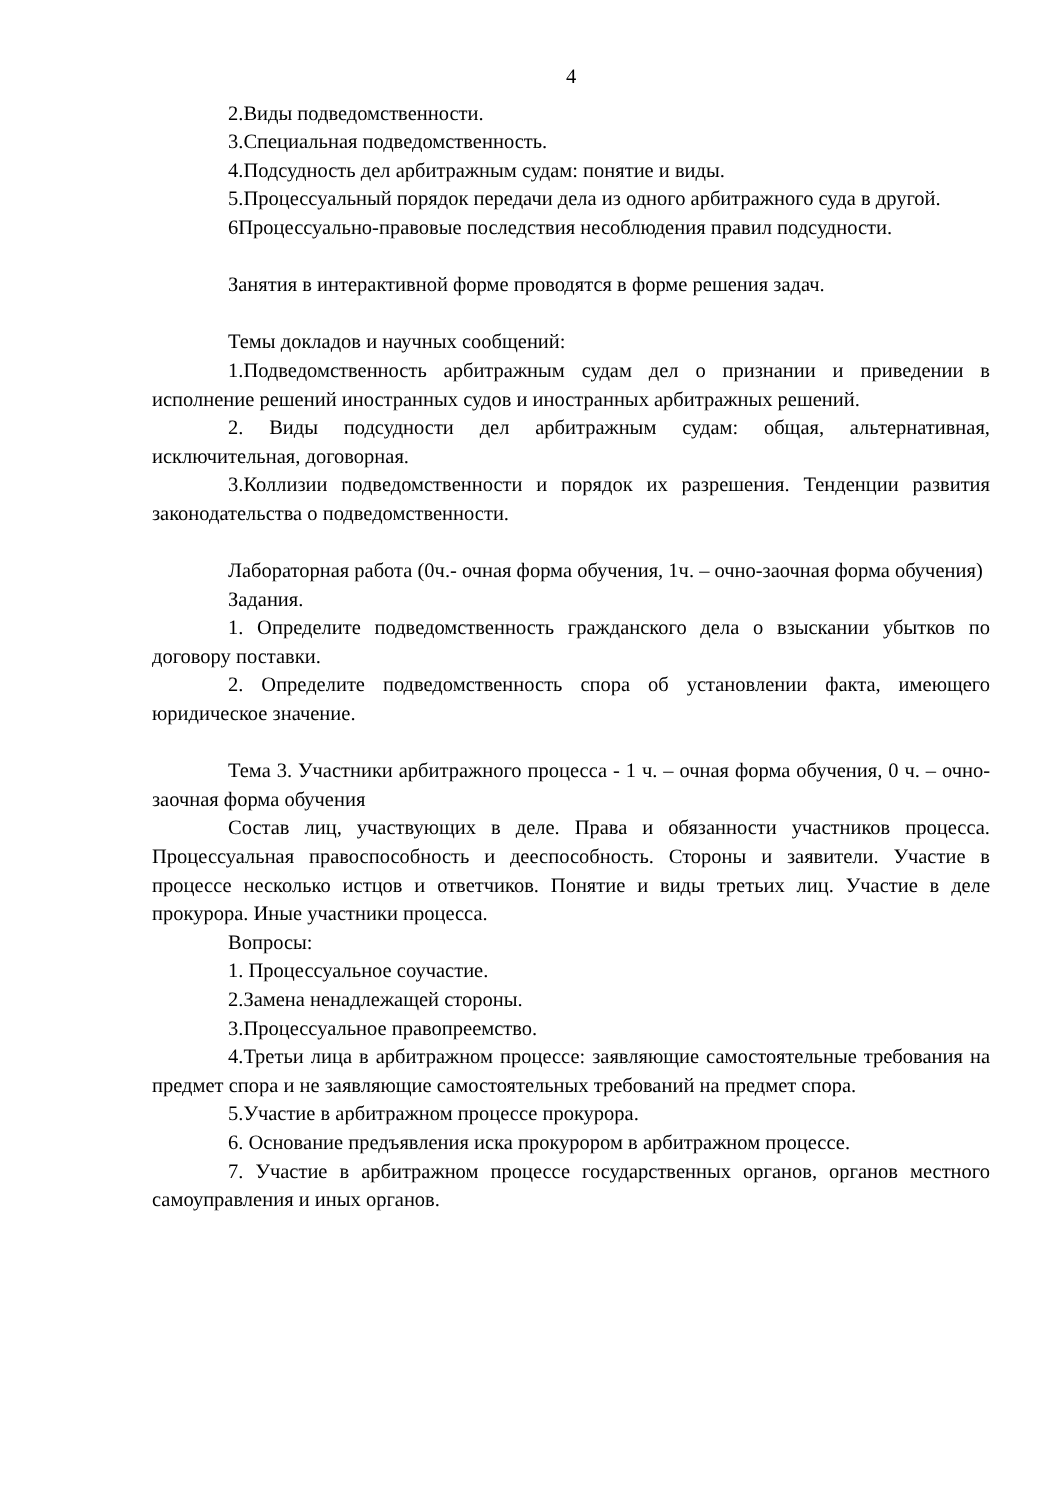4
2.Виды подведомственности.
3.Специальная подведомственность.
4.Подсудность дел арбитражным судам: понятие и виды.
5.Процессуальный порядок передачи дела из одного арбитражного суда в другой.
6Процессуально-правовые последствия несоблюдения правил подсудности.
Занятия в интерактивной форме проводятся в форме решения задач.
Темы докладов и научных сообщений:
1.Подведомственность арбитражным судам дел о признании и приведении в исполнение решений иностранных судов и иностранных арбитражных решений.
2. Виды подсудности дел арбитражным судам: общая, альтернативная, исключительная, договорная.
3.Коллизии подведомственности и порядок их разрешения. Тенденции развития законодательства о подведомственности.
Лабораторная работа (0ч.- очная форма обучения, 1ч. – очно-заочная форма обучения)
Задания.
1. Определите подведомственность гражданского дела о взыскании убытков по договору поставки.
2. Определите подведомственность спора об установлении факта, имеющего юридическое значение.
Тема 3. Участники арбитражного процесса - 1 ч. – очная форма обучения, 0 ч. – очно-заочная форма обучения
Состав лиц, участвующих в деле. Права и обязанности участников процесса. Процессуальная правоспособность и дееспособность. Стороны и заявители. Участие в процессе несколько истцов и ответчиков. Понятие и виды третьих лиц. Участие в деле прокурора. Иные участники процесса.
Вопросы:
1. Процессуальное соучастие.
2.Замена ненадлежащей стороны.
3.Процессуальное правопреемство.
4.Третьи лица в арбитражном процессе: заявляющие самостоятельные требования на предмет спора и не заявляющие самостоятельных требований на предмет спора.
5.Участие в арбитражном процессе прокурора.
6. Основание предъявления иска прокурором в арбитражном процессе.
7. Участие в арбитражном процессе государственных органов, органов местного самоуправления и иных органов.